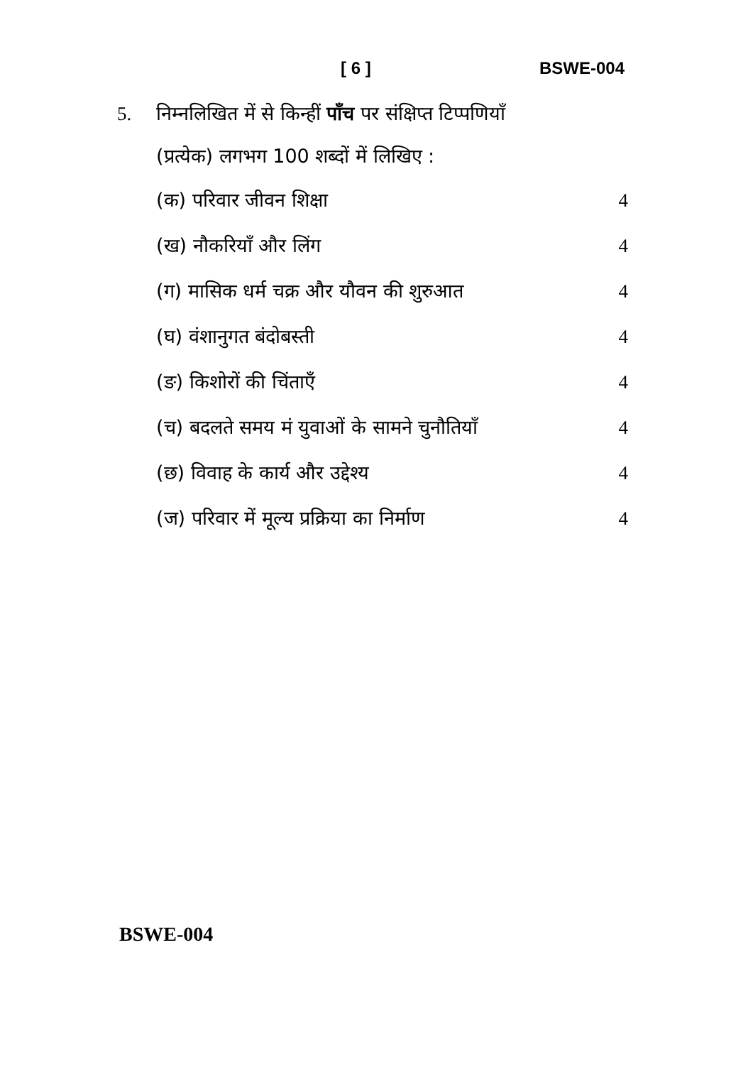[ 6 ] BSWE-004
5. निम्नलिखित में से किन्हीं पाँच पर संक्षिप्त टिप्पणियाँ
(प्रत्येक) लगभग 100 शब्दों में लिखिए :
(क) परिवार जीवन शिक्षा 4
(ख) नौकरियाँ और लिंग 4
(ग) मासिक धर्म चक्र और यौवन की शुरुआत 4
(घ) वंशानुगत बंदोबस्ती 4
(ङ) किशोरों की चिंताएँ 4
(च) बदलते समय मं युवाओं के सामने चुनौतियाँ 4
(छ) विवाह के कार्य और उद्देश्य 4
(ज) परिवार में मूल्य प्रक्रिया का निर्माण 4
BSWE-004